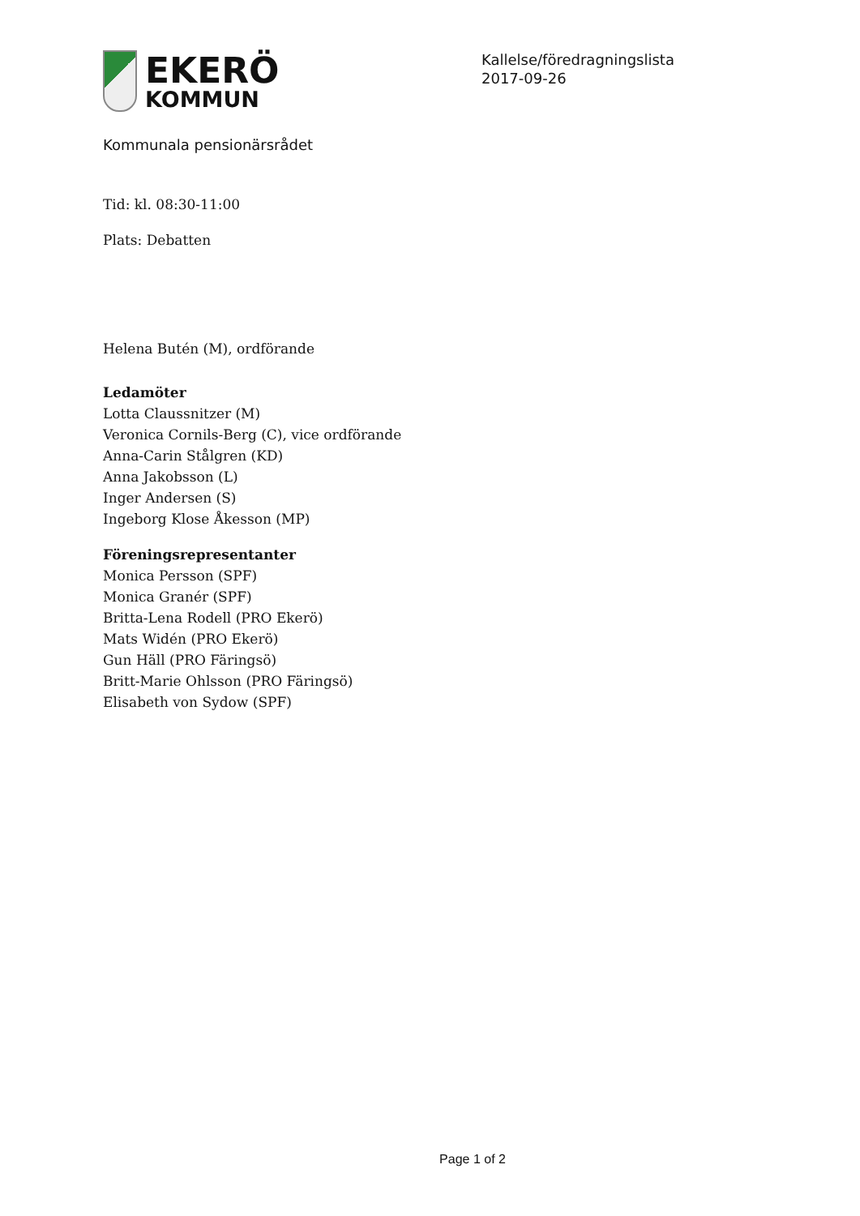EKERÖ
KOMMUN
Kallelse/föredragningslista
2017-09-26
Kommunala pensionärsrådet
Tid: kl. 08:30-11:00
Plats: Debatten
Helena Butén (M), ordförande
Ledamöter
Lotta Claussnitzer (M)
Veronica Cornils-Berg (C), vice ordförande
Anna-Carin Stålgren (KD)
Anna Jakobsson (L)
Inger Andersen (S)
Ingeborg Klose Åkesson (MP)
Föreningsrepresentanter
Monica Persson (SPF)
Monica Granér (SPF)
Britta-Lena Rodell (PRO Ekerö)
Mats Widén (PRO Ekerö)
Gun Häll (PRO Färingsö)
Britt-Marie Ohlsson (PRO Färingsö)
Elisabeth von Sydow (SPF)
Page 1 of 2